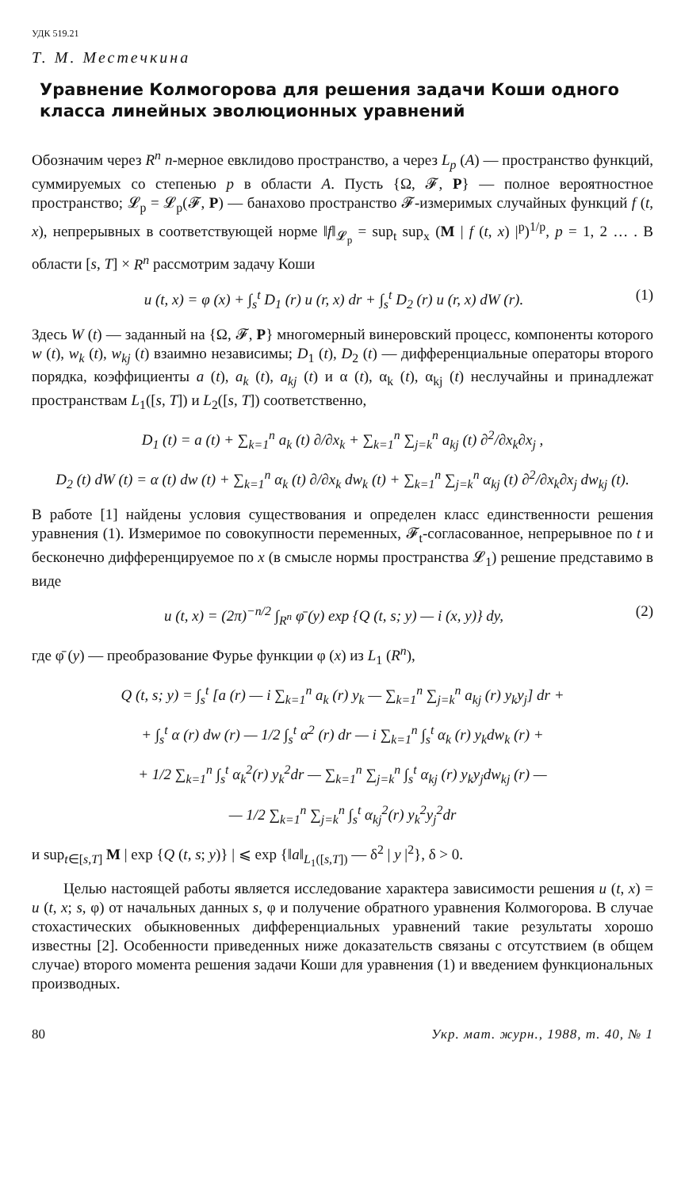УДК 519.21
Т. М. Местечкина
Уравнение Колмогорова для решения задачи Коши одного класса линейных эволюционных уравнений
Обозначим через R<sup>n</sup> n-мерное евклидово пространство, а через L<sub>p</sub> (A) — пространство функций, суммируемых со степенью p в области A. Пусть {Ω, 𝓕, P} — полное вероятностное пространство; 𝓛<sub>p</sub> = 𝓛<sub>p</sub>(𝓕, P) — банахово пространство 𝓕-измеримых случайных функций f (t, x), непрерывных в соответствующей норме ‖f‖<sub>𝓛<sub>p</sub></sub> = sup<sub>t</sub> sup<sub>x</sub> (M | f (t, x) |<sup>p</sup>)<sup>1/p</sup>, p = 1, 2 … . В области [s, T] × R<sup>n</sup> рассмотрим задачу Коши
u (t, x) = φ (x) + ∫<sub>s</sub><sup>t</sup> D<sub>1</sub> (r) u (r, x) dr + ∫<sub>s</sub><sup>t</sup> D<sub>2</sub> (r) u (r, x) dW (r). (1)
Здесь W (t) — заданный на {Ω, 𝓕, P} многомерный винеровский процесс, компоненты которого w (t), w<sub>k</sub> (t), w<sub>kj</sub> (t) взаимно независимы; D<sub>1</sub> (t), D<sub>2</sub> (t) — дифференциальные операторы второго порядка, коэффициенты a (t), a<sub>k</sub> (t), a<sub>kj</sub> (t) и α (t), α<sub>k</sub> (t), α<sub>kj</sub> (t) неслучайны и принадлежат пространствам L<sub>1</sub>([s, T]) и L<sub>2</sub>([s, T]) соответственно,
D<sub>1</sub> (t) = a (t) + ∑<sub>k=1</sub><sup>n</sup> a<sub>k</sub> (t) ∂/∂x<sub>k</sub> + ∑<sub>k=1</sub><sup>n</sup> ∑<sub>j=k</sub><sup>n</sup> a<sub>kj</sub> (t) ∂<sup>2</sup>/∂x<sub>k</sub>∂x<sub>j</sub> ,
D<sub>2</sub> (t) dW (t) = α (t) dw (t) + ∑<sub>k=1</sub><sup>n</sup> α<sub>k</sub> (t) ∂/∂x<sub>k</sub> dw<sub>k</sub> (t) + ∑<sub>k=1</sub><sup>n</sup> ∑<sub>j=k</sub><sup>n</sup> α<sub>kj</sub> (t) ∂<sup>2</sup>/∂x<sub>k</sub>∂x<sub>j</sub> dw<sub>kj</sub> (t).
В работе [1] найдены условия существования и определен класс единственности решения уравнения (1). Измеримое по совокупности переменных, 𝓕<sub>t</sub>-согласованное, непрерывное по t и бесконечно дифференцируемое по x (в смысле нормы пространства 𝓛<sub>1</sub>) решение представимо в виде
u (t, x) = (2π)<sup>−n/2</sup> ∫<sub>R<sup>n</sup></sub> φ̄ (y) exp {Q (t, s; y) — i (x, y)} dy, (2)
где φ̄ (y) — преобразование Фурье функции φ (x) из L<sub>1</sub> (R<sup>n</sup>),
Q (t, s; y) = ∫<sub>s</sub><sup>t</sup> [a (r) — i ∑<sub>k=1</sub><sup>n</sup> a<sub>k</sub> (r) y<sub>k</sub> — ∑<sub>k=1</sub><sup>n</sup> ∑<sub>j=k</sub><sup>n</sup> a<sub>kj</sub> (r) y<sub>k</sub>y<sub>j</sub>] dr +
+ ∫<sub>s</sub><sup>t</sup> α (r) dw (r) — 1/2 ∫<sub>s</sub><sup>t</sup> α<sup>2</sup> (r) dr — i ∑<sub>k=1</sub><sup>n</sup> ∫<sub>s</sub><sup>t</sup> α<sub>k</sub> (r) y<sub>k</sub>dw<sub>k</sub> (r) +
+ 1/2 ∑<sub>k=1</sub><sup>n</sup> ∫<sub>s</sub><sup>t</sup> α<sub>k</sub><sup>2</sup>(r) y<sub>k</sub><sup>2</sup>dr — ∑<sub>k=1</sub><sup>n</sup> ∑<sub>j=k</sub><sup>n</sup> ∫<sub>s</sub><sup>t</sup> α<sub>kj</sub> (r) y<sub>k</sub>y<sub>j</sub>dw<sub>kj</sub> (r) —
— 1/2 ∑<sub>k=1</sub><sup>n</sup> ∑<sub>j=k</sub><sup>n</sup> ∫<sub>s</sub><sup>t</sup> α<sub>kj</sub><sup>2</sup>(r) y<sub>k</sub><sup>2</sup>y<sub>j</sub><sup>2</sup>dr
и sup<sub>t∈[s,T]</sub> M | exp {Q (t, s; y)} | ⩽ exp {‖a‖<sub>L<sub>1</sub>([s,T])</sub> — δ<sup>2</sup> | y |<sup>2</sup>}, δ > 0.
Целью настоящей работы является исследование характера зависимости решения u (t, x) = u (t, x; s, φ) от начальных данных s, φ и получение обратного уравнения Колмогорова. В случае стохастических обыкновенных дифференциальных уравнений такие результаты хорошо известны [2]. Особенности приведенных ниже доказательств связаны с отсутствием (в общем случае) второго момента решения задачи Коши для уравнения (1) и введением функциональных производных.
80 Укр. мат. журн., 1988, т. 40, № 1